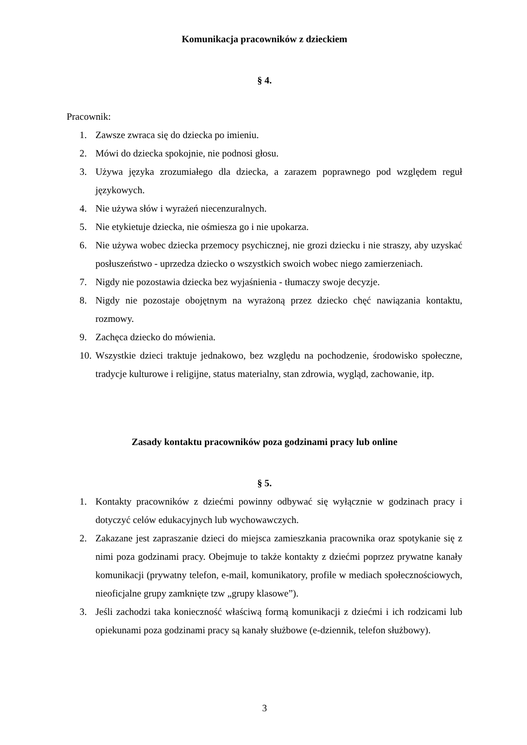Komunikacja pracowników z dzieckiem
§ 4.
Pracownik:
1. Zawsze zwraca się do dziecka po imieniu.
2. Mówi do dziecka spokojnie, nie podnosi głosu.
3. Używa języka zrozumiałego dla dziecka, a zarazem poprawnego pod względem reguł językowych.
4. Nie używa słów i wyrażeń niecenzuralnych.
5. Nie etykietuje dziecka, nie ośmiesza go i nie upokarza.
6. Nie używa wobec dziecka przemocy psychicznej, nie grozi dziecku i nie straszy, aby uzyskać posłuszeństwo - uprzedza dziecko o wszystkich swoich wobec niego zamierzeniach.
7. Nigdy nie pozostawia dziecka bez wyjaśnienia - tłumaczy swoje decyzje.
8. Nigdy nie pozostaje obojętnym na wyrażoną przez dziecko chęć nawiązania kontaktu, rozmowy.
9. Zachęca dziecko do mówienia.
10. Wszystkie dzieci traktuje jednakowo, bez względu na pochodzenie, środowisko społeczne, tradycje kulturowe i religijne, status materialny, stan zdrowia, wygląd, zachowanie, itp.
Zasady kontaktu pracowników poza godzinami pracy lub online
§ 5.
1. Kontakty pracowników z dziećmi powinny odbywać się wyłącznie w godzinach pracy i dotyczyć celów edukacyjnych lub wychowawczych.
2. Zakazane jest zapraszanie dzieci do miejsca zamieszkania pracownika oraz spotykanie się z nimi poza godzinami pracy. Obejmuje to także kontakty z dziećmi poprzez prywatne kanały komunikacji (prywatny telefon, e-mail, komunikatory, profile w mediach społecznościowych, nieoficjalne grupy zamknięte tzw „grupy klasowe”).
3. Jeśli zachodzi taka konieczność właściwą formą komunikacji z dziećmi i ich rodzicami lub opiekunami poza godzinami pracy są kanały służbowe (e-dziennik, telefon służbowy).
3